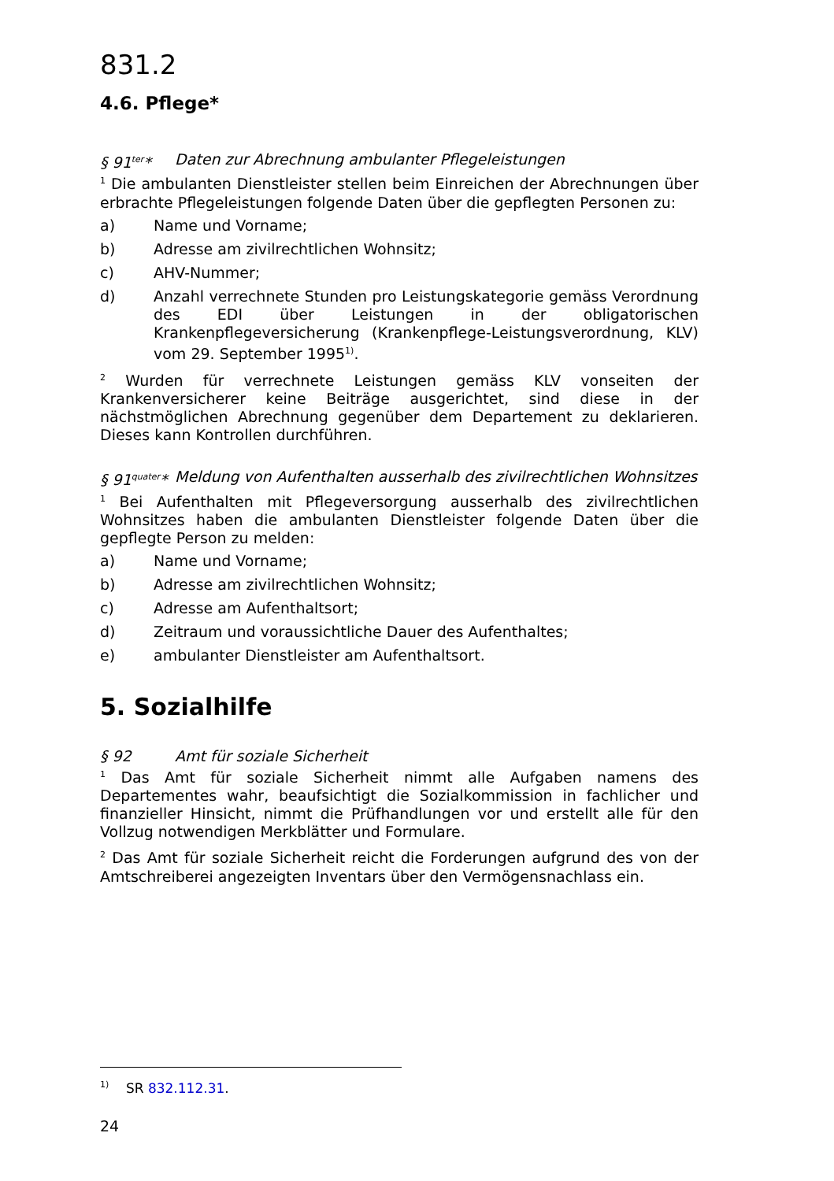831.2
4.6. Pflege*
§ 91<sup>ter</sup>* Daten zur Abrechnung ambulanter Pflegeleistungen
<sup>1</sup> Die ambulanten Dienstleister stellen beim Einreichen der Abrechnungen über erbrachte Pflegeleistungen folgende Daten über die gepflegten Personen zu:
a) Name und Vorname;
b) Adresse am zivilrechtlichen Wohnsitz;
c) AHV-Nummer;
d) Anzahl verrechnete Stunden pro Leistungskategorie gemäss Verordnung des EDI über Leistungen in der obligatorischen Krankenpflegeversicherung (Krankenpflege-Leistungsverordnung, KLV) vom 29. September 1995<sup>1)</sup>.
<sup>2</sup> Wurden für verrechnete Leistungen gemäss KLV vonseiten der Krankenversicherer keine Beiträge ausgerichtet, sind diese in der nächstmöglichen Abrechnung gegenüber dem Departement zu deklarieren. Dieses kann Kontrollen durchführen.
§ 91<sup>quater</sup>* Meldung von Aufenthalten ausserhalb des zivilrechtlichen Wohnsitzes
<sup>1</sup> Bei Aufenthalten mit Pflegeversorgung ausserhalb des zivilrechtlichen Wohnsitzes haben die ambulanten Dienstleister folgende Daten über die gepflegte Person zu melden:
a) Name und Vorname;
b) Adresse am zivilrechtlichen Wohnsitz;
c) Adresse am Aufenthaltsort;
d) Zeitraum und voraussichtliche Dauer des Aufenthaltes;
e) ambulanter Dienstleister am Aufenthaltsort.
5. Sozialhilfe
§ 92 Amt für soziale Sicherheit
<sup>1</sup> Das Amt für soziale Sicherheit nimmt alle Aufgaben namens des Departementes wahr, beaufsichtigt die Sozialkommission in fachlicher und finanzieller Hinsicht, nimmt die Prüfhandlungen vor und erstellt alle für den Vollzug notwendigen Merkblätter und Formulare.
<sup>2</sup> Das Amt für soziale Sicherheit reicht die Forderungen aufgrund des von der Amtschreiberei angezeigten Inventars über den Vermögensnachlass ein.
<sup>1)</sup> SR 832.112.31.
24